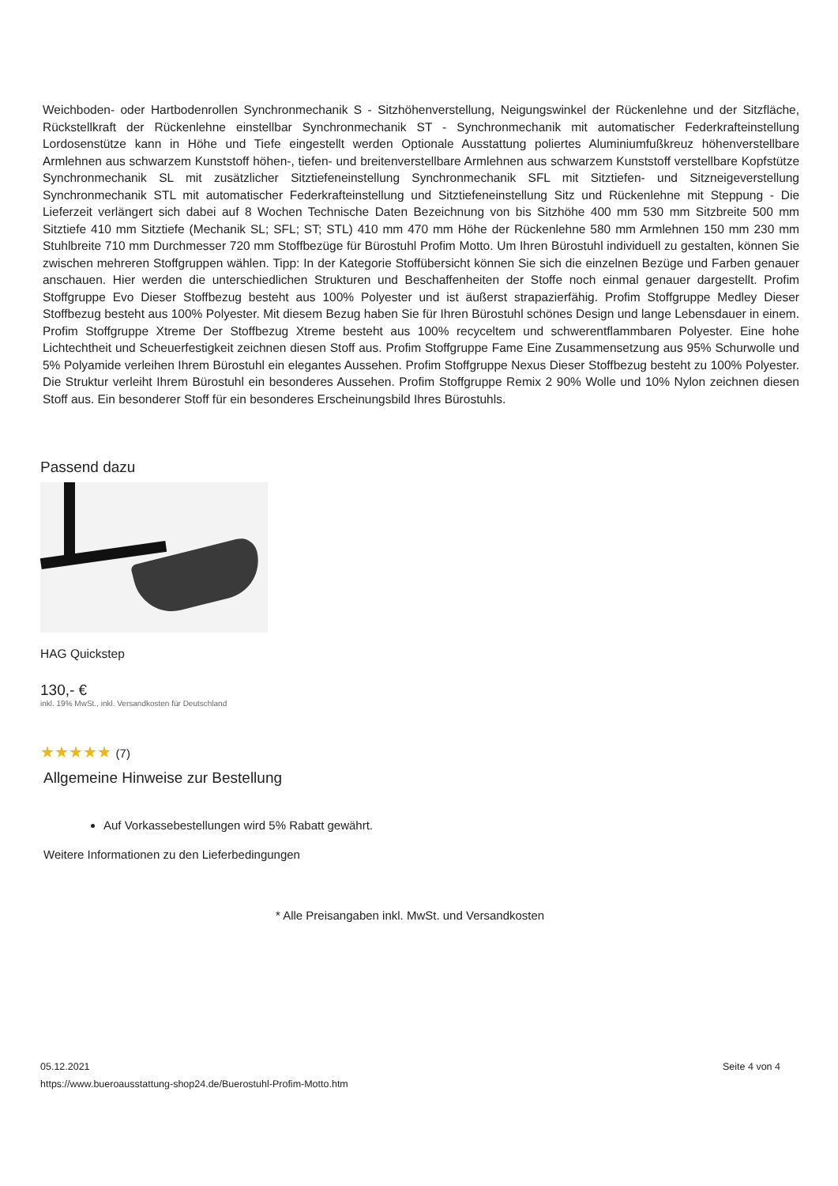Weichboden- oder Hartbodenrollen Synchronmechanik S - Sitzhöhenverstellung, Neigungswinkel der Rückenlehne und der Sitzfläche, Rückstellkraft der Rückenlehne einstellbar Synchronmechanik ST - Synchronmechanik mit automatischer Federkrafteinstellung Lordosenstütze kann in Höhe und Tiefe eingestellt werden Optionale Ausstattung poliertes Aluminiumfußkreuz höhenverstellbare Armlehnen aus schwarzem Kunststoff höhen-, tiefen- und breitenverstellbare Armlehnen aus schwarzem Kunststoff verstellbare Kopfstütze Synchronmechanik SL mit zusätzlicher Sitztiefeneinstellung Synchronmechanik SFL mit Sitztiefen- und Sitzneigeverstellung Synchronmechanik STL mit automatischer Federkrafteinstellung und Sitztiefeneinstellung Sitz und Rückenlehne mit Steppung - Die Lieferzeit verlängert sich dabei auf 8 Wochen Technische Daten Bezeichnung von bis Sitzhöhe 400 mm 530 mm Sitzbreite 500 mm Sitztiefe 410 mm Sitztiefe (Mechanik SL; SFL; ST; STL) 410 mm 470 mm Höhe der Rückenlehne 580 mm Armlehnen 150 mm 230 mm Stuhlbreite 710 mm Durchmesser 720 mm Stoffbezüge für Bürostuhl Profim Motto. Um Ihren Bürostuhl individuell zu gestalten, können Sie zwischen mehreren Stoffgruppen wählen. Tipp: In der Kategorie Stoffübersicht können Sie sich die einzelnen Bezüge und Farben genauer anschauen. Hier werden die unterschiedlichen Strukturen und Beschaffenheiten der Stoffe noch einmal genauer dargestellt. Profim Stoffgruppe Evo Dieser Stoffbezug besteht aus 100% Polyester und ist äußerst strapazierfähig. Profim Stoffgruppe Medley Dieser Stoffbezug besteht aus 100% Polyester. Mit diesem Bezug haben Sie für Ihren Bürostuhl schönes Design und lange Lebensdauer in einem. Profim Stoffgruppe Xtreme Der Stoffbezug Xtreme besteht aus 100% recyceltem und schwerentflammbaren Polyester. Eine hohe Lichtechtheit und Scheuerfestigkeit zeichnen diesen Stoff aus. Profim Stoffgruppe Fame Eine Zusammensetzung aus 95% Schurwolle und 5% Polyamide verleihen Ihrem Bürostuhl ein elegantes Aussehen. Profim Stoffgruppe Nexus Dieser Stoffbezug besteht zu 100% Polyester. Die Struktur verleiht Ihrem Bürostuhl ein besonderes Aussehen. Profim Stoffgruppe Remix 2 90% Wolle und 10% Nylon zeichnen diesen Stoff aus. Ein besonderer Stoff für ein besonderes Erscheinungsbild Ihres Bürostuhls.
Passend dazu
HAG Quickstep
130,- €
inkl. 19% MwSt., inkl. Versandkosten für Deutschland
★★★★★ (7)
Allgemeine Hinweise zur Bestellung
Auf Vorkassebestellungen wird 5% Rabatt gewährt.
Weitere Informationen zu den Lieferbedingungen
* Alle Preisangaben inkl. MwSt. und Versandkosten
Seite 4 von 4 05.12.2021
https://www.bueroausstattung-shop24.de/Buerostuhl-Profim-Motto.htm